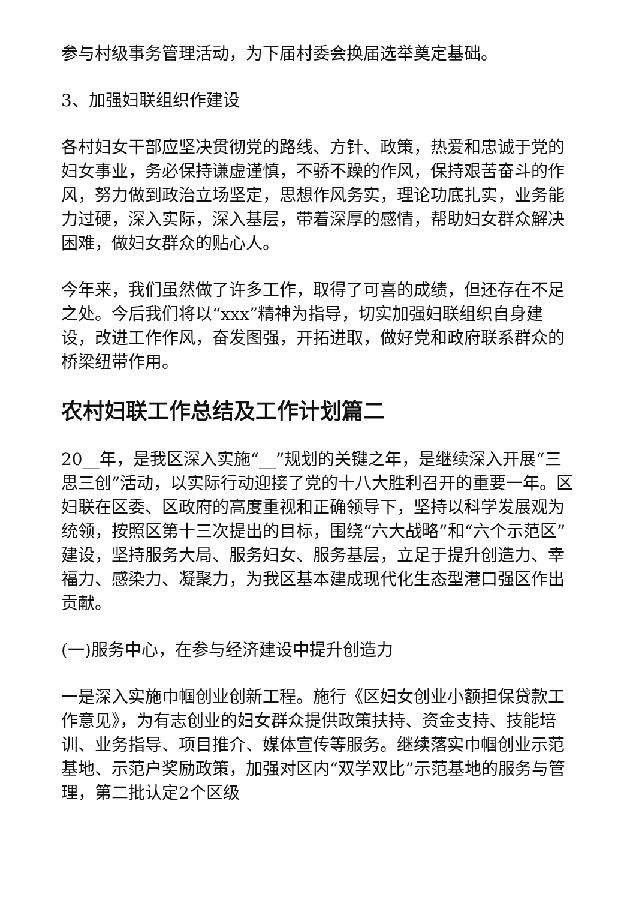参与村级事务管理活动，为下届村委会换届选举奠定基础。
3、加强妇联组织作建设
各村妇女干部应坚决贯彻党的路线、方针、政策，热爱和忠诚于党的妇女事业，务必保持谦虚谨慎，不骄不躁的作风，保持艰苦奋斗的作风，努力做到政治立场坚定，思想作风务实，理论功底扎实，业务能力过硬，深入实际，深入基层，带着深厚的感情，帮助妇女群众解决困难，做妇女群众的贴心人。
今年来，我们虽然做了许多工作，取得了可喜的成绩，但还存在不足之处。今后我们将以“xxx”精神为指导，切实加强妇联组织自身建设，改进工作作风，奋发图强，开拓进取，做好党和政府联系群众的桥梁纽带作用。
农村妇联工作总结及工作计划篇二
20__年，是我区深入实施“__”规划的关键之年，是继续深入开展“三思三创”活动，以实际行动迎接了党的十八大胜利召开的重要一年。区妇联在区委、区政府的高度重视和正确领导下，坚持以科学发展观为统领，按照区第十三次提出的目标，围绕“六大战略”和“六个示范区”建设，坚持服务大局、服务妇女、服务基层，立足于提升创造力、幸福力、感染力、凝聚力，为我区基本建成现代化生态型港口强区作出贡献。
(一)服务中心，在参与经济建设中提升创造力
一是深入实施巾帼创业创新工程。施行《区妇女创业小额担保贷款工作意见》，为有志创业的妇女群众提供政策扶持、资金支持、技能培训、业务指导、项目推介、媒体宣传等服务。继续落实巾帼创业示范基地、示范户奖励政策，加强对区内“双学双比”示范基地的服务与管理，第二批认定2个区级